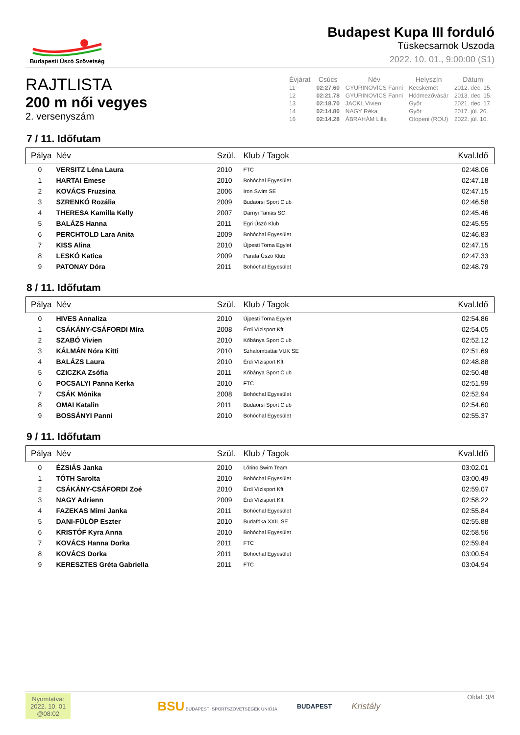Budapesti Úszó Szövetség
Budapest Kupa III forduló
Tüskecsarnok Uszoda
2022. 10. 01., 9:00:00 (S1)
RAJTLISTA
200 m női vegyes
2. versenyszám
| Évjárat | Csúcs | Név | Helyszín | Dátum |
| --- | --- | --- | --- | --- |
| 11 | 02:27.60 | GYURINOVICS Fanni | Kecskemét | 2012. dec. 15. |
| 12 | 02:21.78 | GYURINOVICS Fanni | Hódmezővásár | 2013. dec. 15. |
| 13 | 02:18.70 | JACKL Vivien | Győr | 2021. dec. 17. |
| 14 | 02:14.80 | NAGY Réka | Győr | 2017. júl. 26. |
| 16 | 02:14.28 | ÁBRAHÁM Lilla | Otopeni (ROU) | 2022. júl. 10. |
7 / 11. Időfutam
| Pálya | Név | Szül. | Klub / Tagok | Kval.Idő |
| --- | --- | --- | --- | --- |
| 0 | VERSITZ Léna Laura | 2010 | FTC | 02:48.06 |
| 1 | HARTAI Emese | 2010 | Bohóchal Egyesület | 02:47.18 |
| 2 | KOVÁCS Fruzsina | 2006 | Iron Swim SE | 02:47.15 |
| 3 | SZRENKÓ Rozália | 2009 | Budaörsi Sport Club | 02:46.58 |
| 4 | THERESA Kamilla Kelly | 2007 | Darnyi Tamás SC | 02:45.46 |
| 5 | BALÁZS Hanna | 2011 | Egri Úszó Klub | 02:45.55 |
| 6 | PERCHTOLD Lara Anita | 2009 | Bohóchal Egyesület | 02:46.83 |
| 7 | KISS Alina | 2010 | Újpesti Torna Egylet | 02:47.15 |
| 8 | LESKÓ Katica | 2009 | Parafa Úszó Klub | 02:47.33 |
| 9 | PATONAY Dóra | 2011 | Bohóchal Egyesület | 02:48.79 |
8 / 11. Időfutam
| Pálya | Név | Szül. | Klub / Tagok | Kval.Idő |
| --- | --- | --- | --- | --- |
| 0 | HIVES Annaliza | 2010 | Újpesti Torna Egylet | 02:54.86 |
| 1 | CSÁKÁNY-CSÁFORDI Míra | 2008 | Érdi Vízisport Kft | 02:54.05 |
| 2 | SZABÓ Vivien | 2010 | Kőbánya Sport Club | 02:52.12 |
| 3 | KÁLMÁN Nóra Kitti | 2010 | Szhalombattai VUK SE | 02:51.69 |
| 4 | BALÁZS Laura | 2010 | Érdi Vízisport Kft | 02:48.88 |
| 5 | CZICZKA Zsófia | 2011 | Kőbánya Sport Club | 02:50.48 |
| 6 | POCSALYI Panna Kerka | 2010 | FTC | 02:51.99 |
| 7 | CSÁK Mónika | 2008 | Bohóchal Egyesület | 02:52.94 |
| 8 | OMAI Katalin | 2011 | Budaörsi Sport Club | 02:54.60 |
| 9 | BOSSÁNYI Panni | 2010 | Bohóchal Egyesület | 02:55.37 |
9 / 11. Időfutam
| Pálya | Név | Szül. | Klub / Tagok | Kval.Idő |
| --- | --- | --- | --- | --- |
| 0 | ÉZSIÁS Janka | 2010 | Lőrinc Swim Team | 03:02.01 |
| 1 | TÓTH Sarolta | 2010 | Bohóchal Egyesület | 03:00.49 |
| 2 | CSÁKÁNY-CSÁFORDI Zoé | 2010 | Érdi Vízisport Kft | 02:59.07 |
| 3 | NAGY Adrienn | 2009 | Érdi Vízisport Kft | 02:58.22 |
| 4 | FAZEKAS Mimi Janka | 2011 | Bohóchal Egyesület | 02:55.84 |
| 5 | DANI-FÜLÖP Eszter | 2010 | Budafóka XXII. SE | 02:55.88 |
| 6 | KRISTÓF Kyra Anna | 2010 | Bohóchal Egyesület | 02:58.56 |
| 7 | KOVÁCS Hanna Dorka | 2011 | FTC | 02:59.84 |
| 8 | KOVÁCS Dorka | 2011 | Bohóchal Egyesület | 03:00.54 |
| 9 | KERESZTES Gréta Gabriella | 2011 | FTC | 03:04.94 |
Nyomtatva:
2022. 10. 01
@08:02
BSU BUDAPESTI SPORTSZÖVETSÉGEK UNIÓJA BUDAPEST Kristály
Oldal: 3/4